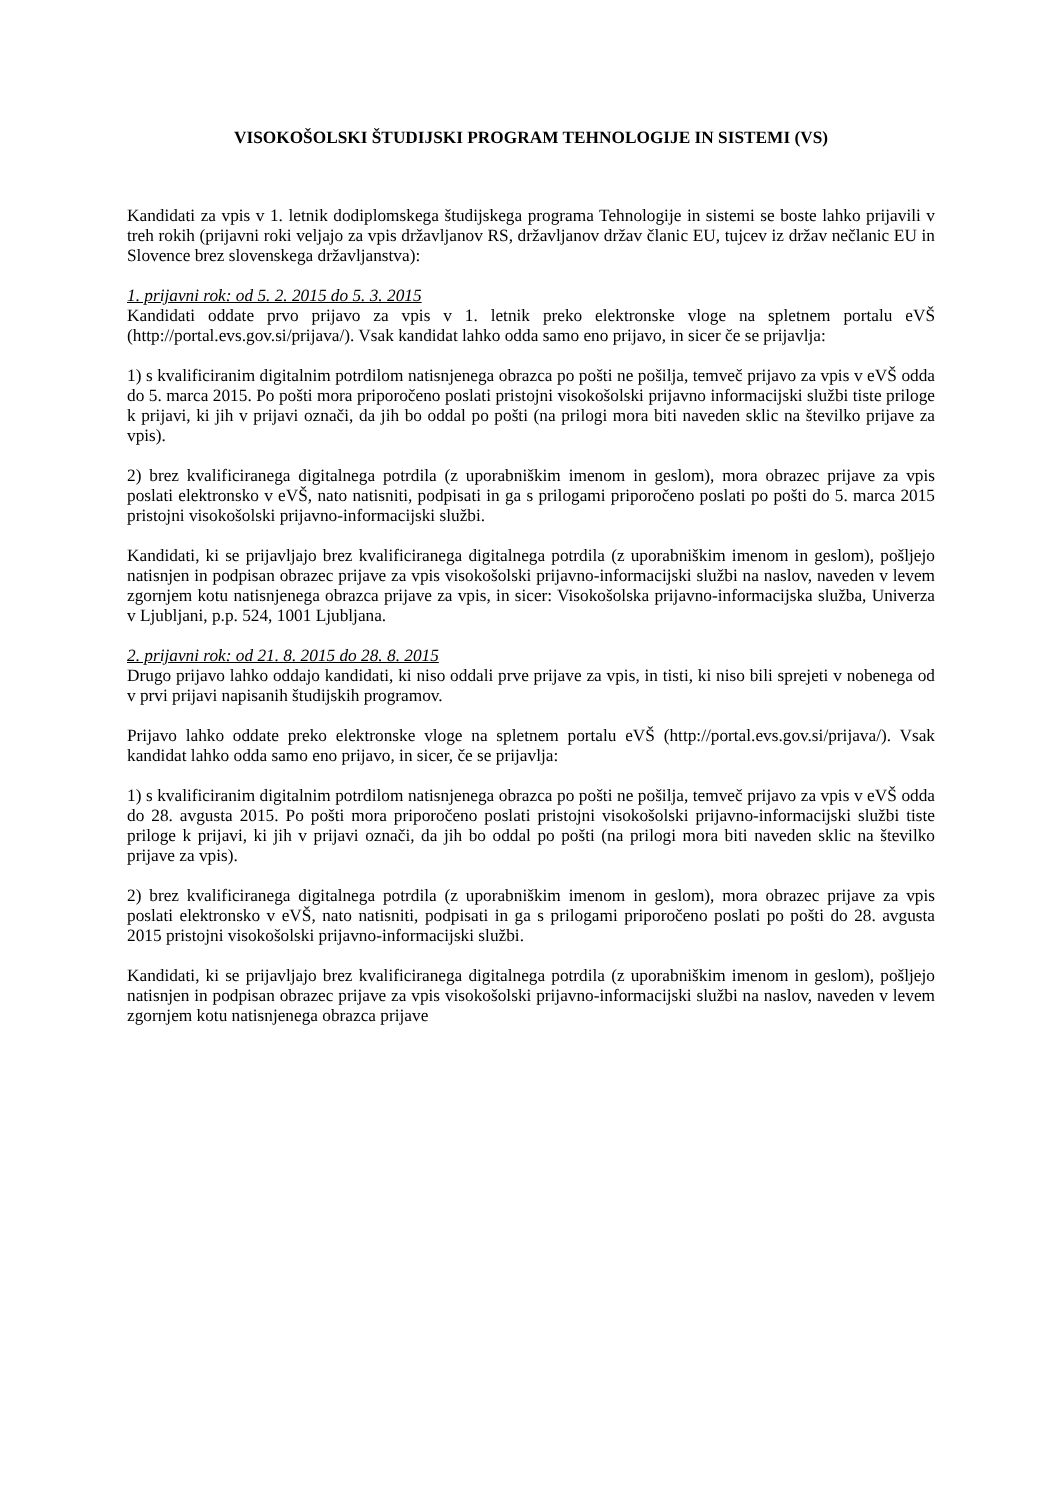VISOKOŠOLSKI ŠTUDIJSKI PROGRAM TEHNOLOGIJE IN SISTEMI (VS)
Kandidati za vpis v 1. letnik dodiplomskega študijskega programa Tehnologije in sistemi se boste lahko prijavili v treh rokih (prijavni roki veljajo za vpis državljanov RS, državljanov držav članic EU, tujcev iz držav nečlanic EU in Slovence brez slovenskega državljanstva):
1. prijavni rok: od 5. 2. 2015 do 5. 3. 2015
Kandidati oddate prvo prijavo za vpis v 1. letnik preko elektronske vloge na spletnem portalu eVŠ (http://portal.evs.gov.si/prijava/). Vsak kandidat lahko odda samo eno prijavo, in sicer če se prijavlja:
1) s kvalificiranim digitalnim potrdilom natisnjenega obrazca po pošti ne pošilja, temveč prijavo za vpis v eVŠ odda do 5. marca 2015. Po pošti mora priporočeno poslati pristojni visokošolski prijavno informacijski službi tiste priloge k prijavi, ki jih v prijavi označi, da jih bo oddal po pošti (na prilogi mora biti naveden sklic na številko prijave za vpis).
2) brez kvalificiranega digitalnega potrdila (z uporabniškim imenom in geslom), mora obrazec prijave za vpis poslati elektronsko v eVŠ, nato natisniti, podpisati in ga s prilogami priporočeno poslati po pošti do 5. marca 2015 pristojni visokošolski prijavno-informacijski službi.
Kandidati, ki se prijavljajo brez kvalificiranega digitalnega potrdila (z uporabniškim imenom in geslom), pošljejo natisnjen in podpisan obrazec prijave za vpis visokošolski prijavno-informacijski službi na naslov, naveden v levem zgornjem kotu natisnjenega obrazca prijave za vpis, in sicer: Visokošolska prijavno-informacijska služba, Univerza v Ljubljani, p.p. 524, 1001 Ljubljana.
2. prijavni rok: od 21. 8. 2015 do 28. 8. 2015
Drugo prijavo lahko oddajo kandidati, ki niso oddali prve prijave za vpis, in tisti, ki niso bili sprejeti v nobenega od v prvi prijavi napisanih študijskih programov.
Prijavo lahko oddate preko elektronske vloge na spletnem portalu eVŠ (http://portal.evs.gov.si/prijava/). Vsak kandidat lahko odda samo eno prijavo, in sicer, če se prijavlja:
1) s kvalificiranim digitalnim potrdilom natisnjenega obrazca po pošti ne pošilja, temveč prijavo za vpis v eVŠ odda do 28. avgusta 2015. Po pošti mora priporočeno poslati pristojni visokošolski prijavno-informacijski službi tiste priloge k prijavi, ki jih v prijavi označi, da jih bo oddal po pošti (na prilogi mora biti naveden sklic na številko prijave za vpis).
2) brez kvalificiranega digitalnega potrdila (z uporabniškim imenom in geslom), mora obrazec prijave za vpis poslati elektronsko v eVŠ, nato natisniti, podpisati in ga s prilogami priporočeno poslati po pošti do 28. avgusta 2015 pristojni visokošolski prijavno-informacijski službi.
Kandidati, ki se prijavljajo brez kvalificiranega digitalnega potrdila (z uporabniškim imenom in geslom), pošljejo natisnjen in podpisan obrazec prijave za vpis visokošolski prijavno-informacijski službi na naslov, naveden v levem zgornjem kotu natisnjenega obrazca prijave